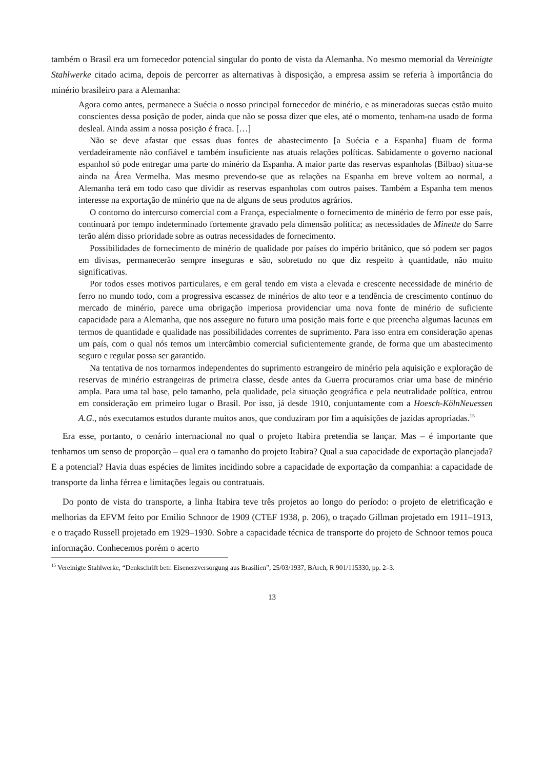também o Brasil era um fornecedor potencial singular do ponto de vista da Alemanha. No mesmo memorial da Vereinigte Stahlwerke citado acima, depois de percorrer as alternativas à disposição, a empresa assim se referia à importância do minério brasileiro para a Alemanha:
Agora como antes, permanece a Suécia o nosso principal fornecedor de minério, e as mineradoras suecas estão muito conscientes dessa posição de poder, ainda que não se possa dizer que eles, até o momento, tenham-na usado de forma desleal. Ainda assim a nossa posição é fraca. […]
Não se deve afastar que essas duas fontes de abastecimento [a Suécia e a Espanha] fluam de forma verdadeiramente não confiável e também insuficiente nas atuais relações políticas. Sabidamente o governo nacional espanhol só pode entregar uma parte do minério da Espanha. A maior parte das reservas espanholas (Bilbao) situa-se ainda na Área Vermelha. Mas mesmo prevendo-se que as relações na Espanha em breve voltem ao normal, a Alemanha terá em todo caso que dividir as reservas espanholas com outros países. Também a Espanha tem menos interesse na exportação de minério que na de alguns de seus produtos agrários.
O contorno do intercurso comercial com a França, especialmente o fornecimento de minério de ferro por esse país, continuará por tempo indeterminado fortemente gravado pela dimensão política; as necessidades de Minette do Sarre terão além disso prioridade sobre as outras necessidades de fornecimento.
Possibilidades de fornecimento de minério de qualidade por países do império britânico, que só podem ser pagos em divisas, permanecerão sempre inseguras e são, sobretudo no que diz respeito à quantidade, não muito significativas.
Por todos esses motivos particulares, e em geral tendo em vista a elevada e crescente necessidade de minério de ferro no mundo todo, com a progressiva escassez de minérios de alto teor e a tendência de crescimento contínuo do mercado de minério, parece uma obrigação imperiosa providenciar uma nova fonte de minério de suficiente capacidade para a Alemanha, que nos assegure no futuro uma posição mais forte e que preencha algumas lacunas em termos de quantidade e qualidade nas possibilidades correntes de suprimento. Para isso entra em consideração apenas um país, com o qual nós temos um intercâmbio comercial suficientemente grande, de forma que um abastecimento seguro e regular possa ser garantido.
Na tentativa de nos tornarmos independentes do suprimento estrangeiro de minério pela aquisição e exploração de reservas de minério estrangeiras de primeira classe, desde antes da Guerra procuramos criar uma base de minério ampla. Para uma tal base, pelo tamanho, pela qualidade, pela situação geográfica e pela neutralidade política, entrou em consideração em primeiro lugar o Brasil. Por isso, já desde 1910, conjuntamente com a Hoesch-KölnNeuessen A.G., nós executamos estudos durante muitos anos, que conduziram por fim a aquisições de jazidas apropriadas.<sup>15</sup>
Era esse, portanto, o cenário internacional no qual o projeto Itabira pretendia se lançar. Mas – é importante que tenhamos um senso de proporção – qual era o tamanho do projeto Itabira? Qual a sua capacidade de exportação planejada? E a potencial? Havia duas espécies de limites incidindo sobre a capacidade de exportação da companhia: a capacidade de transporte da linha férrea e limitações legais ou contratuais.
Do ponto de vista do transporte, a linha Itabira teve três projetos ao longo do período: o projeto de eletrificação e melhorias da EFVM feito por Emilio Schnoor de 1909 (CTEF 1938, p. 206), o traçado Gillman projetado em 1911–1913, e o traçado Russell projetado em 1929–1930. Sobre a capacidade técnica de transporte do projeto de Schnoor temos pouca informação. Conhecemos porém o acerto
<sup>15</sup> Vereinigte Stahlwerke, “Denkschrift betr. Eisenerzversorgung aus Brasilien”, 25/03/1937, BArch, R 901/115330, pp. 2–3.
13